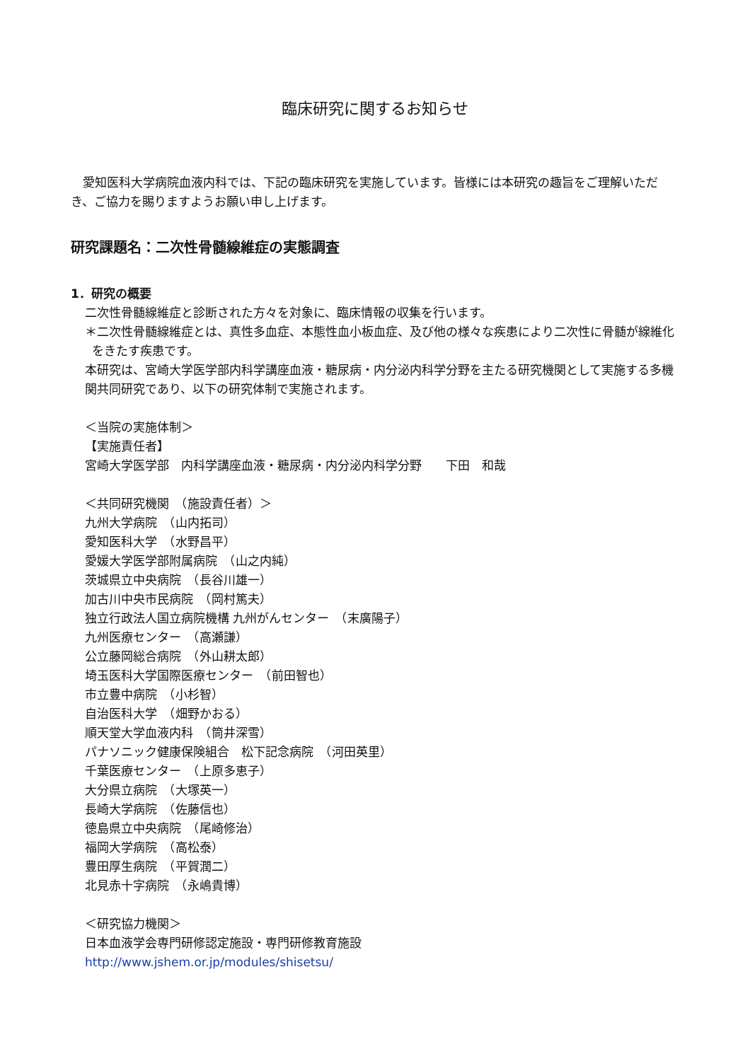臨床研究に関するお知らせ
　愛知医科大学病院血液内科では、下記の臨床研究を実施しています。皆様には本研究の趣旨をご理解いただき、ご協力を賜りますようお願い申し上げます。
研究課題名：二次性骨髄線維症の実態調査
1．研究の概要
二次性骨髄線維症と診断された方々を対象に、臨床情報の収集を行います。
＊二次性骨髄線維症とは、真性多血症、本態性血小板血症、及び他の様々な疾患により二次性に骨髄が線維化をきたす疾患です。
本研究は、宮崎大学医学部内科学講座血液・糖尿病・内分泌内科学分野を主たる研究機関として実施する多機関共同研究であり、以下の研究体制で実施されます。
＜当院の実施体制＞
【実施責任者】
宮崎大学医学部　内科学講座血液・糖尿病・内分泌内科学分野　　下田　和哉
＜共同研究機関　（施設責任者）＞
九州大学病院　（山内拓司）
愛知医科大学　（水野昌平）
愛媛大学医学部附属病院　（山之内純）
茨城県立中央病院　（長谷川雄一）
加古川中央市民病院　（岡村篤夫）
独立行政法人国立病院機構 九州がんセンター　（末廣陽子）
九州医療センター　（高瀬謙）
公立藤岡総合病院　（外山耕太郎）
埼玉医科大学国際医療センター　（前田智也）
市立豊中病院　（小杉智）
自治医科大学　（畑野かおる）
順天堂大学血液内科　（筒井深雪）
パナソニック健康保険組合　松下記念病院　（河田英里）
千葉医療センター　（上原多恵子）
大分県立病院　（大塚英一）
長崎大学病院　（佐藤信也）
徳島県立中央病院　（尾崎修治）
福岡大学病院　（高松泰）
豊田厚生病院　（平賀潤二）
北見赤十字病院　（永嶋貴博）
＜研究協力機関＞
日本血液学会専門研修認定施設・専門研修教育施設
http://www.jshem.or.jp/modules/shisetsu/